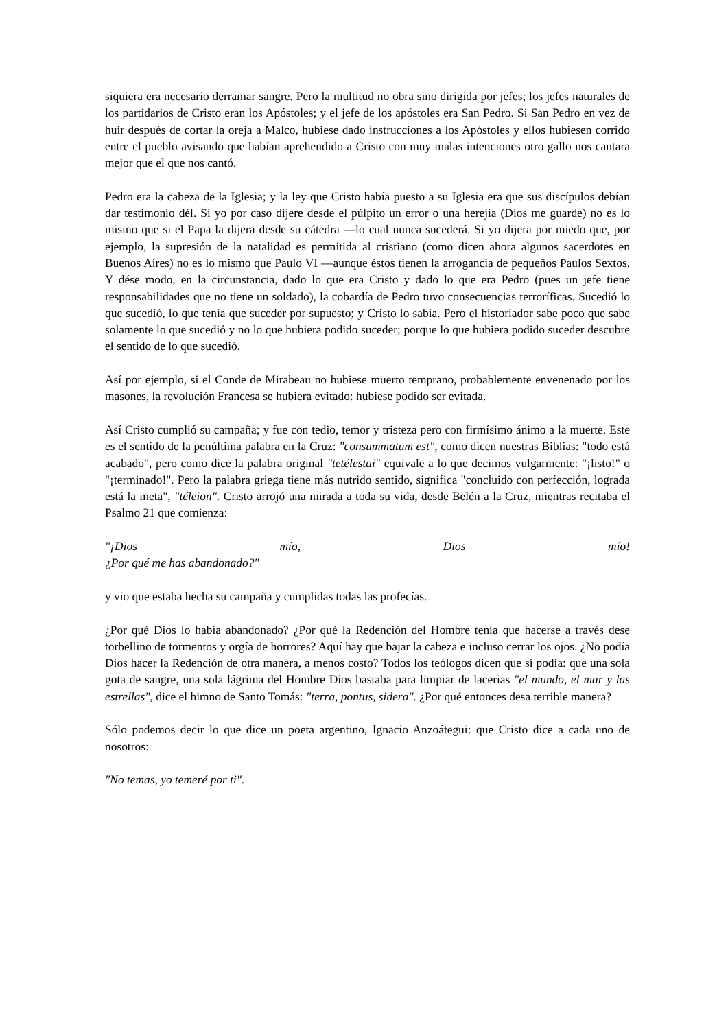siquiera era necesario derramar sangre. Pero la multitud no obra sino dirigida por jefes; los jefes naturales de los partidarios de Cristo eran los Apóstoles; y el jefe de los apóstoles era San Pedro. Si San Pedro en vez de huir después de cortar la oreja a Malco, hubiese dado instrucciones a los Apóstoles y ellos hubiesen corrido entre el pueblo avisando que habían aprehendido a Cristo con muy malas intenciones otro gallo nos cantara mejor que el que nos cantó.
Pedro era la cabeza de la Iglesia; y la ley que Cristo había puesto a su Iglesia era que sus discípulos debían dar testimonio dél. Si yo por caso dijere desde el púlpito un error o una herejía (Dios me guarde) no es lo mismo que si el Papa la dijera desde su cátedra —lo cual nunca sucederá. Si yo dijera por miedo que, por ejemplo, la supresión de la natalidad es permitida al cristiano (como dicen ahora algunos sacerdotes en Buenos Aires) no es lo mismo que Paulo VI —aunque éstos tienen la arrogancia de pequeños Paulos Sextos. Y dése modo, en la circunstancia, dado lo que era Cristo y dado lo que era Pedro (pues un jefe tiene responsabilidades que no tiene un soldado), la cobardía de Pedro tuvo consecuencias terroríficas. Sucedió lo que sucedió, lo que tenía que suceder por supuesto; y Cristo lo sabía. Pero el historiador sabe poco que sabe solamente lo que sucedió y no lo que hubiera podido suceder; porque lo que hubiera podido suceder descubre el sentido de lo que sucedió.
Así por ejemplo, si el Conde de Mirabeau no hubiese muerto temprano, probablemente envenenado por los masones, la revolución Francesa se hubiera evitado: hubiese podido ser evitada.
Así Cristo cumplió su campaña; y fue con tedio, temor y tristeza pero con firmísimo ánimo a la muerte. Este es el sentido de la penúltima palabra en la Cruz: "consummatum est", como dicen nuestras Biblias: "todo está acabado", pero como dice la palabra original "tetélestai" equivale a lo que decimos vulgarmente: "¡listo!" o "¡terminado!". Pero la palabra griega tiene más nutrido sentido, significa "concluido con perfección, lograda está la meta", "téleion". Cristo arrojó una mirada a toda su vida, desde Belén a la Cruz, mientras recitaba el Psalmo 21 que comienza:
"¡Dios mío, Dios mío!
¿Por qué me has abandonado?"
y vio que estaba hecha su campaña y cumplidas todas las profecías.
¿Por qué Dios lo había abandonado? ¿Por qué la Redención del Hombre tenía que hacerse a través dese torbellino de tormentos y orgía de horrores? Aquí hay que bajar la cabeza e incluso cerrar los ojos. ¿No podía Dios hacer la Redención de otra manera, a menos costo? Todos los teólogos dicen que sí podía: que una sola gota de sangre, una sola lágrima del Hombre Dios bastaba para limpiar de lacerias "el mundo, el mar y las estrellas", dice el himno de Santo Tomás: "terra, pontus, sidera". ¿Por qué entonces desa terrible manera?
Sólo podemos decir lo que dice un poeta argentino, Ignacio Anzoátegui: que Cristo dice a cada uno de nosotros:
"No temas, yo temeré por ti".